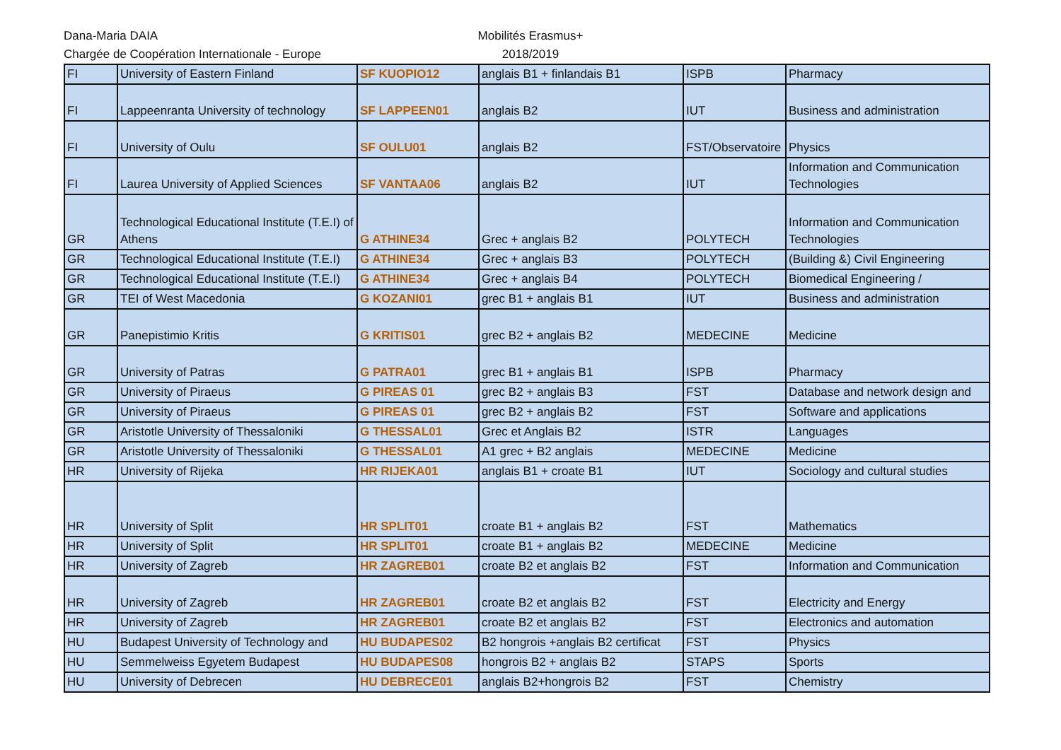Dana-Maria DAIA
Chargée de Coopération Internationale - Europe
Mobilités Erasmus+
2018/2019
| FI | University of Eastern Finland | SF KUOPIO12 | anglais B1 + finlandais B1 | ISPB | Pharmacy |
| FI | Lappeenranta University of technology | SF LAPPEEN01 | anglais B2 | IUT | Business and administration |
| FI | University of Oulu | SF OULU01 | anglais B2 | FST/Observatoire | Physics |
| FI | Laurea University of Applied Sciences | SF VANTAA06 | anglais B2 | IUT | Information and Communication Technologies |
| GR | Technological Educational Institute (T.E.I) of Athens | G ATHINE34 | Grec + anglais B2 | POLYTECH | Information and Communication Technologies |
| GR | Technological Educational Institute (T.E.I) | G ATHINE34 | Grec + anglais B3 | POLYTECH | (Building &) Civil Engineering |
| GR | Technological Educational Institute (T.E.I) | G ATHINE34 | Grec + anglais B4 | POLYTECH | Biomedical Engineering / |
| GR | TEI of West Macedonia | G KOZANI01 | grec B1 + anglais B1 | IUT | Business and administration |
| GR | Panepistimio Kritis | G KRITIS01 | grec B2 + anglais B2 | MEDECINE | Medicine |
| GR | University of Patras | G PATRA01 | grec B1 + anglais B1 | ISPB | Pharmacy |
| GR | University of Piraeus | G PIREAS 01 | grec B2 + anglais B3 | FST | Database and network design and |
| GR | University of Piraeus | G PIREAS 01 | grec B2 + anglais B2 | FST | Software and applications |
| GR | Aristotle University of Thessaloniki | G THESSAL01 | Grec et Anglais B2 | ISTR | Languages |
| GR | Aristotle University of Thessaloniki | G THESSAL01 | A1 grec + B2 anglais | MEDECINE | Medicine |
| HR | University of Rijeka | HR RIJEKA01 | anglais B1 + croate B1 | IUT | Sociology and cultural studies |
| HR | University of Split | HR SPLIT01 | croate B1 + anglais B2 | FST | Mathematics |
| HR | University of Split | HR SPLIT01 | croate B1 + anglais B2 | MEDECINE | Medicine |
| HR | University of Zagreb | HR ZAGREB01 | croate B2 et anglais B2 | FST | Information and Communication |
| HR | University of Zagreb | HR ZAGREB01 | croate B2 et anglais B2 | FST | Electricity and Energy |
| HR | University of Zagreb | HR ZAGREB01 | croate B2 et anglais B2 | FST | Electronics and automation |
| HU | Budapest University of Technology and | HU BUDAPES02 | B2 hongrois +anglais B2 certificat | FST | Physics |
| HU | Semmelweiss Egyetem Budapest | HU BUDAPES08 | hongrois B2 + anglais B2 | STAPS | Sports |
| HU | University of Debrecen | HU DEBRECE01 | anglais B2+hongrois B2 | FST | Chemistry |